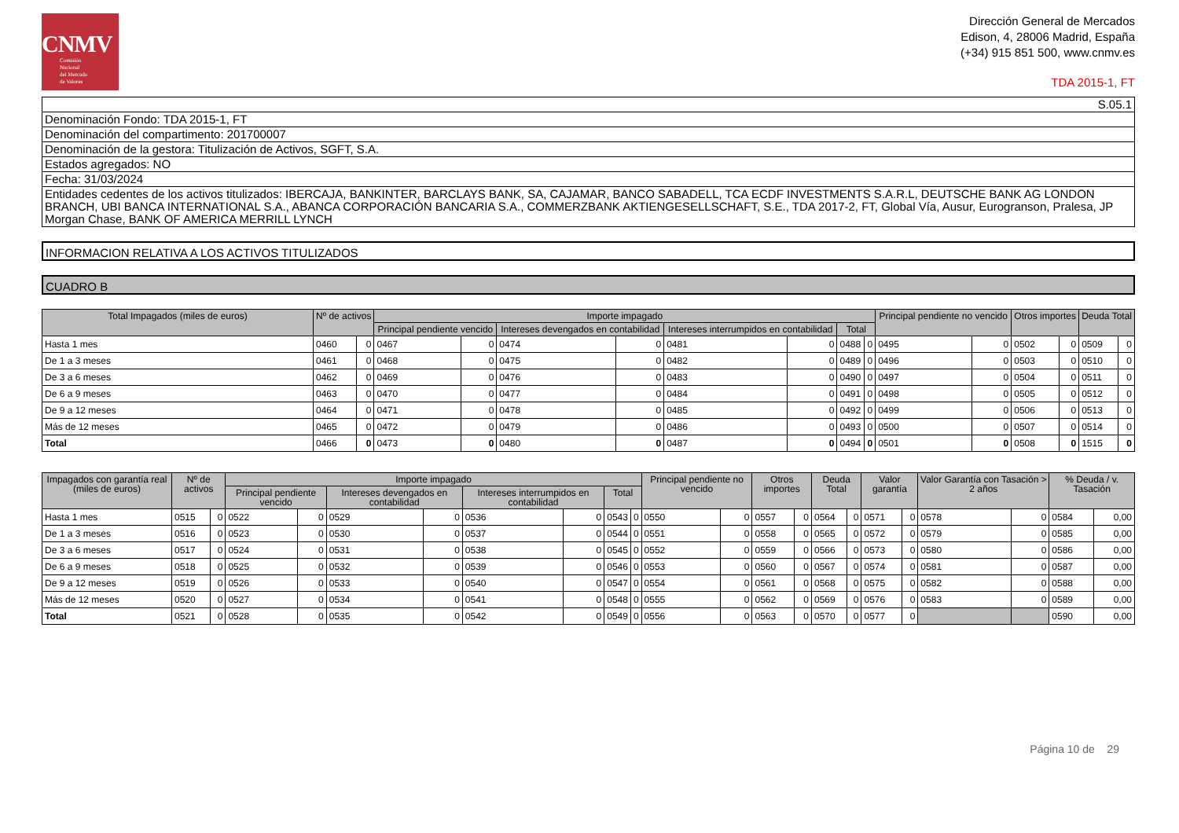CNMV
Comisión
Nacional
del Mercado
de Valores
Dirección General de Mercados
Edison, 4, 28006 Madrid, España
(+34) 915 851 500, www.cnmv.es
TDA 2015-1, FT
| S.05.1 |
| Denominación Fondo: TDA 2015-1, FT |
| Denominación del compartimento: 201700007 |
| Denominación de la gestora: Titulización de Activos, SGFT, S.A. |
| Estados agregados: NO |
| Fecha: 31/03/2024 |
| Entidades cedentes de los activos titulizados: IBERCAJA, BANKINTER, BARCLAYS BANK, SA, CAJAMAR, BANCO SABADELL, TCA ECDF INVESTMENTS S.A.R.L, DEUTSCHE BANK AG LONDON BRANCH, UBI BANCA INTERNATIONAL S.A., ABANCA CORPORACIÓN BANCARIA S.A., COMMERZBANK AKTIENGESELLSCHAFT, S.E., TDA 2017-2, FT, Global Vía, Ausur, Eurogranson, Pralesa, JP Morgan Chase, BANK OF AMERICA MERRILL LYNCH |
INFORMACION RELATIVA A LOS ACTIVOS TITULIZADOS
CUADRO B
| Total Impagados (miles de euros) | Nº de activos | | Importe impagado | | | | | | | | Principal pendiente no vencido | | Otros importes | | Deuda Total | |
| --- | --- | --- | --- | --- | --- | --- | --- | --- | --- | --- | --- | --- | --- | --- | --- | --- |
| | | | Principal pendiente vencido | | Intereses devengados en contabilidad | | Intereses interrumpidos en contabilidad | | Total | | | | | | | |
| Hasta 1 mes | 0460 | 0 | 0467 | 0 | 0474 | 0 | 0481 | 0 | 0488 | 0 | 0495 | 0 | 0502 | 0 | 0509 | 0 |
| De 1 a 3 meses | 0461 | 0 | 0468 | 0 | 0475 | 0 | 0482 | 0 | 0489 | 0 | 0496 | 0 | 0503 | 0 | 0510 | 0 |
| De 3 a 6 meses | 0462 | 0 | 0469 | 0 | 0476 | 0 | 0483 | 0 | 0490 | 0 | 0497 | 0 | 0504 | 0 | 0511 | 0 |
| De 6 a 9 meses | 0463 | 0 | 0470 | 0 | 0477 | 0 | 0484 | 0 | 0491 | 0 | 0498 | 0 | 0505 | 0 | 0512 | 0 |
| De 9 a 12 meses | 0464 | 0 | 0471 | 0 | 0478 | 0 | 0485 | 0 | 0492 | 0 | 0499 | 0 | 0506 | 0 | 0513 | 0 |
| Más de 12 meses | 0465 | 0 | 0472 | 0 | 0479 | 0 | 0486 | 0 | 0493 | 0 | 0500 | 0 | 0507 | 0 | 0514 | 0 |
| Total | 0466 | 0 | 0473 | 0 | 0480 | 0 | 0487 | 0 | 0494 | 0 | 0501 | 0 | 0508 | 0 | 1515 | 0 |
| Impagados con garantía real (miles de euros) | Nº de activos | | Importe impagado | | | | | | | | Principal pendiente no vencido | | Otros importes | | Deuda Total | | Valor garantía | | Valor Garantía con Tasación > 2 años | | % Deuda / v. Tasación | |
| --- | --- | --- | --- | --- | --- | --- | --- | --- | --- | --- | --- | --- | --- | --- | --- | --- | --- | --- | --- | --- | --- | --- |
| | | | Principal pendiente vencido | | Intereses devengados en contabilidad | | Intereses interrumpidos en contabilidad | | Total | | | | | | | | | | | | | |
| Hasta 1 mes | 0515 | 0 | 0522 | 0 | 0529 | 0 | 0536 | 0 | 0543 | 0 | 0550 | 0 | 0557 | 0 | 0564 | 0 | 0571 | 0 | 0578 | 0 | 0584 | 0,00 |
| De 1 a 3 meses | 0516 | 0 | 0523 | 0 | 0530 | 0 | 0537 | 0 | 0544 | 0 | 0551 | 0 | 0558 | 0 | 0565 | 0 | 0572 | 0 | 0579 | 0 | 0585 | 0,00 |
| De 3 a 6 meses | 0517 | 0 | 0524 | 0 | 0531 | 0 | 0538 | 0 | 0545 | 0 | 0552 | 0 | 0559 | 0 | 0566 | 0 | 0573 | 0 | 0580 | 0 | 0586 | 0,00 |
| De 6 a 9 meses | 0518 | 0 | 0525 | 0 | 0532 | 0 | 0539 | 0 | 0546 | 0 | 0553 | 0 | 0560 | 0 | 0567 | 0 | 0574 | 0 | 0581 | 0 | 0587 | 0,00 |
| De 9 a 12 meses | 0519 | 0 | 0526 | 0 | 0533 | 0 | 0540 | 0 | 0547 | 0 | 0554 | 0 | 0561 | 0 | 0568 | 0 | 0575 | 0 | 0582 | 0 | 0588 | 0,00 |
| Más de 12 meses | 0520 | 0 | 0527 | 0 | 0534 | 0 | 0541 | 0 | 0548 | 0 | 0555 | 0 | 0562 | 0 | 0569 | 0 | 0576 | 0 | 0583 | 0 | 0589 | 0,00 |
| Total | 0521 | 0 | 0528 | 0 | 0535 | 0 | 0542 | 0 | 0549 | 0 | 0556 | 0 | 0563 | 0 | 0570 | 0 | 0577 | 0 | | | 0590 | 0,00 |
Página 10 de 29